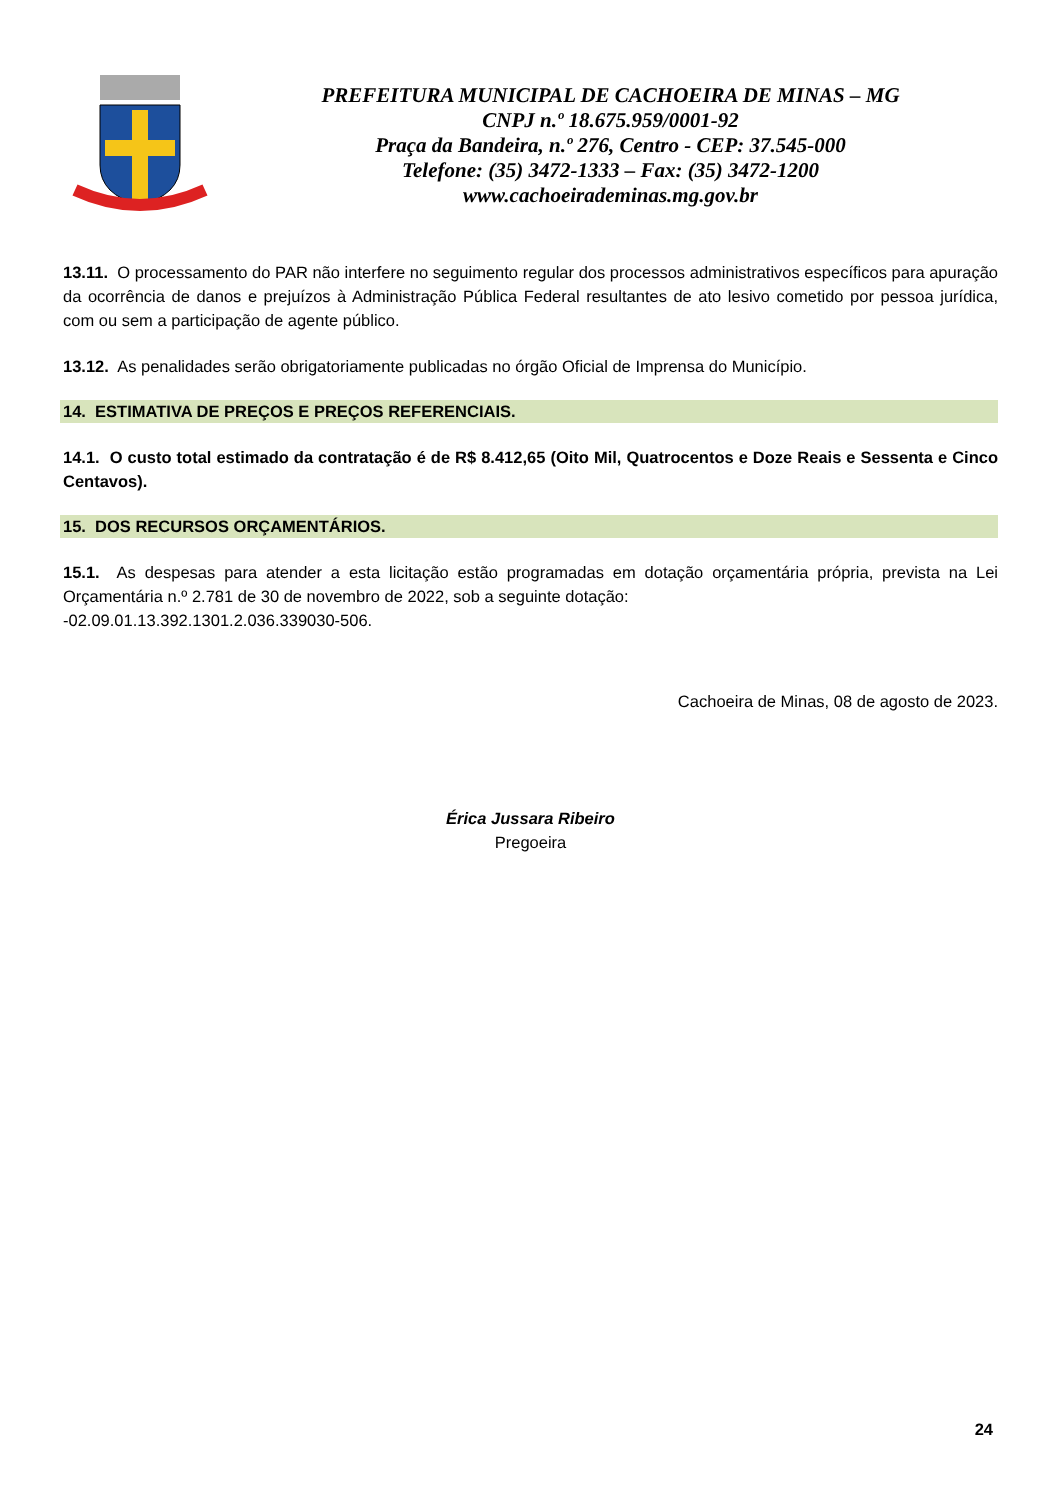PREFEITURA MUNICIPAL DE CACHOEIRA DE MINAS – MG
CNPJ n.º 18.675.959/0001-92
Praça da Bandeira, n.º 276, Centro - CEP: 37.545-000
Telefone: (35) 3472-1333 – Fax: (35) 3472-1200
www.cachoeirademinas.mg.gov.br
13.11. O processamento do PAR não interfere no seguimento regular dos processos administrativos específicos para apuração da ocorrência de danos e prejuízos à Administração Pública Federal resultantes de ato lesivo cometido por pessoa jurídica, com ou sem a participação de agente público.
13.12. As penalidades serão obrigatoriamente publicadas no órgão Oficial de Imprensa do Município.
14. ESTIMATIVA DE PREÇOS E PREÇOS REFERENCIAIS.
14.1. O custo total estimado da contratação é de R$ 8.412,65 (Oito Mil, Quatrocentos e Doze Reais e Sessenta e Cinco Centavos).
15. DOS RECURSOS ORÇAMENTÁRIOS.
15.1. As despesas para atender a esta licitação estão programadas em dotação orçamentária própria, prevista na Lei Orçamentária n.º 2.781 de 30 de novembro de 2022, sob a seguinte dotação:
-02.09.01.13.392.1301.2.036.339030-506.
Cachoeira de Minas, 08 de agosto de 2023.
Érica Jussara Ribeiro
Pregoeira
24